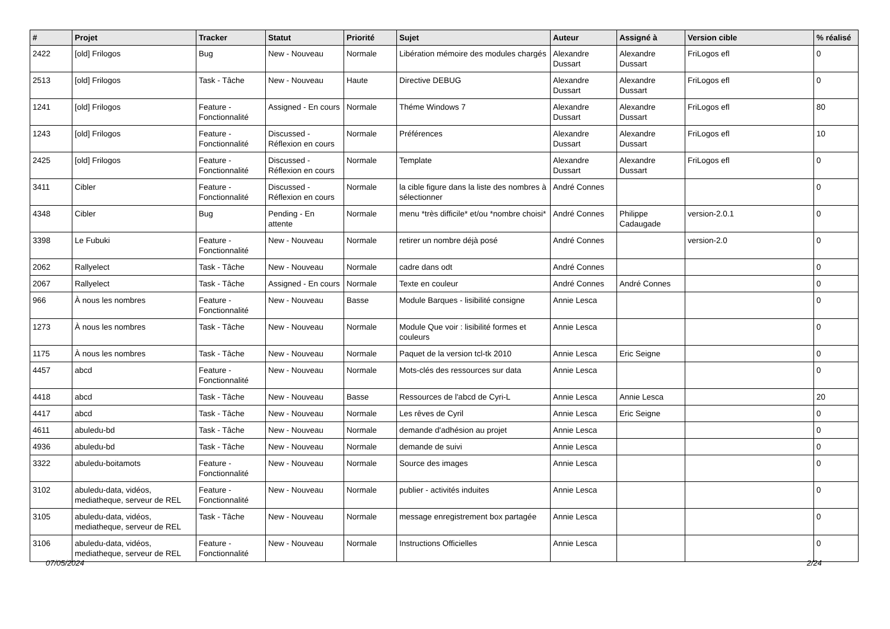| # | Projet | Tracker | Statut | Priorité | Sujet | Auteur | Assigné à | Version cible | % réalisé |
| --- | --- | --- | --- | --- | --- | --- | --- | --- | --- |
| 2422 | [old] Frilogos | Bug | New - Nouveau | Normale | Libération mémoire des modules chargés | Alexandre Dussart | Alexandre Dussart | FriLogos efl | 0 |
| 2513 | [old] Frilogos | Task - Tâche | New - Nouveau | Haute | Directive DEBUG | Alexandre Dussart | Alexandre Dussart | FriLogos efl | 0 |
| 1241 | [old] Frilogos | Feature - Fonctionnalité | Assigned - En cours | Normale | Théme Windows 7 | Alexandre Dussart | Alexandre Dussart | FriLogos efl | 80 |
| 1243 | [old] Frilogos | Feature - Fonctionnalité | Discussed - Réflexion en cours | Normale | Préférences | Alexandre Dussart | Alexandre Dussart | FriLogos efl | 10 |
| 2425 | [old] Frilogos | Feature - Fonctionnalité | Discussed - Réflexion en cours | Normale | Template | Alexandre Dussart | Alexandre Dussart | FriLogos efl | 0 |
| 3411 | Cibler | Feature - Fonctionnalité | Discussed - Réflexion en cours | Normale | la cible figure dans la liste des nombres à sélectionner | André Connes | | | 0 |
| 4348 | Cibler | Bug | Pending - En attente | Normale | menu *très difficile* et/ou *nombre choisi* | André Connes | Philippe Cadaugade | version-2.0.1 | 0 |
| 3398 | Le Fubuki | Feature - Fonctionnalité | New - Nouveau | Normale | retirer un nombre déjà posé | André Connes | | version-2.0 | 0 |
| 2062 | Rallyelect | Task - Tâche | New - Nouveau | Normale | cadre dans odt | André Connes | | | 0 |
| 2067 | Rallyelect | Task - Tâche | Assigned - En cours | Normale | Texte en couleur | André Connes | André Connes | | 0 |
| 966 | À nous les nombres | Feature - Fonctionnalité | New - Nouveau | Basse | Module Barques - lisibilité consigne | Annie Lesca | | | 0 |
| 1273 | À nous les nombres | Task - Tâche | New - Nouveau | Normale | Module Que voir : lisibilité formes et couleurs | Annie Lesca | | | 0 |
| 1175 | À nous les nombres | Task - Tâche | New - Nouveau | Normale | Paquet de la version tcl-tk 2010 | Annie Lesca | Eric Seigne | | 0 |
| 4457 | abcd | Feature - Fonctionnalité | New - Nouveau | Normale | Mots-clés des ressources sur data | Annie Lesca | | | 0 |
| 4418 | abcd | Task - Tâche | New - Nouveau | Basse | Ressources de l'abcd de Cyri-L | Annie Lesca | Annie Lesca | | 20 |
| 4417 | abcd | Task - Tâche | New - Nouveau | Normale | Les rêves de Cyril | Annie Lesca | Eric Seigne | | 0 |
| 4611 | abuledu-bd | Task - Tâche | New - Nouveau | Normale | demande d'adhésion au projet | Annie Lesca | | | 0 |
| 4936 | abuledu-bd | Task - Tâche | New - Nouveau | Normale | demande de suivi | Annie Lesca | | | 0 |
| 3322 | abuledu-boitamots | Feature - Fonctionnalité | New - Nouveau | Normale | Source des images | Annie Lesca | | | 0 |
| 3102 | abuledu-data, vidéos, mediatheque, serveur de REL | Feature - Fonctionnalité | New - Nouveau | Normale | publier - activités induites | Annie Lesca | | | 0 |
| 3105 | abuledu-data, vidéos, mediatheque, serveur de REL | Task - Tâche | New - Nouveau | Normale | message enregistrement box partagée | Annie Lesca | | | 0 |
| 3106 | abuledu-data, vidéos, mediatheque, serveur de REL | Feature - Fonctionnalité | New - Nouveau | Normale | Instructions Officielles | Annie Lesca | | | 0 |
07/05/2024 2/24